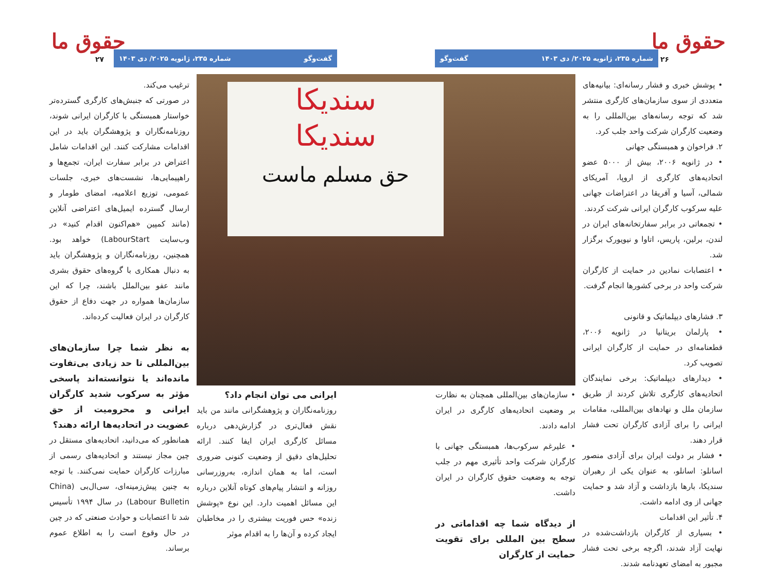حقوق ما ۲۶ شماره ۲۳۵، ژانویه ۲۰۲۵/ دی ۱۴۰۳ گفت‌وگو
حقوق ما ۲۷ گفت‌وگو شماره ۲۳۵، ژانویه ۲۰۲۵/ دی ۱۴۰۳
• پوشش خبری و فشار رسانه‌ای: بیانیه‌های متعددی از سوی سازمان‌های کارگری منتشر شد که توجه رسانه‌های بین‌المللی را به وضعیت کارگران شرکت واحد جلب کرد.
۲. فراخوان و همبستگی جهانی
• در ژانویه ۲۰۰۶، بیش از ۵۰۰۰ عضو اتحادیه‌های کارگری از اروپا، آمریکای شمالی، آسیا و آفریقا در اعتراضات جهانی علیه سرکوب کارگران ایرانی شرکت کردند.
• تجمعاتی در برابر سفارتخانه‌های ایران در لندن، برلین، پاریس، اتاوا و نیویورک برگزار شد.
• اعتصابات نمادین در حمایت از کارگران شرکت واحد در برخی کشورها انجام گرفت.
۳. فشارهای دیپلماتیک و قانونی
• پارلمان بریتانیا در ژانویه ۲۰۰۶، قطعنامه‌ای در حمایت از کارگران ایرانی تصویب کرد.
• دیدارهای دیپلماتیک: برخی نمایندگان اتحادیه‌های کارگری تلاش کردند از طریق سازمان ملل و نهادهای بین‌المللی، مقامات ایرانی را برای آزادی کارگران تحت فشار قرار دهند.
• فشار بر دولت ایران برای آزادی منصور اسانلو: اسانلو، به عنوان یکی از رهبران سندیکا، بارها بازداشت و آزاد شد و حمایت جهانی از وی ادامه داشت.
۴. تأثیر این اقدامات
• بسیاری از کارگران بازداشت‌شده در نهایت آزاد شدند، اگرچه برخی تحت فشار مجبور به امضای تعهدنامه شدند.
سندیکا
سندیکا
حق مسلم ماست
• سازمان‌های بین‌المللی همچنان به نظارت بر وضعیت اتحادیه‌های کارگری در ایران ادامه دادند.
• علیرغم سرکوب‌ها، همبستگی جهانی با کارگران شرکت واحد تأثیری مهم در جلب توجه به وضعیت حقوق کارگران در ایران داشت.
از دیدگاه شما چه اقداماتی در سطح بین المللی برای تقویت حمایت از کارگران
ایرانی می توان انجام داد؟
روزنامه‌نگاران و پژوهشگرانی مانند من باید نقش فعال‌تری در گزارش‌دهی درباره مسائل کارگری ایران ایفا کنند. ارائه تحلیل‌های دقیق از وضعیت کنونی ضروری است، اما به همان اندازه، به‌روزرسانی روزانه و انتشار پیام‌های کوتاه آنلاین درباره این مسائل اهمیت دارد. این نوع «پوشش زنده» حس فوریت بیشتری را در مخاطبان ایجاد کرده و آن‌ها را به اقدام موثر
ترغیب می‌کند.
در صورتی که جنبش‌های کارگری گسترده‌تر خواستار همبستگی با کارگران ایرانی شوند، روزنامه‌نگاران و پژوهشگران باید در این اقدامات مشارکت کنند. این اقدامات شامل اعتراض در برابر سفارت ایران، تجمع‌ها و راهپیمایی‌ها، نشست‌های خبری، جلسات عمومی، توزیع اعلامیه، امضای طومار و ارسال گسترده ایمیل‌های اعتراضی آنلاین (مانند کمپین «هم‌اکنون اقدام کنید» در وب‌سایت LabourStart) خواهد بود. همچنین، روزنامه‌نگاران و پژوهشگران باید به دنبال همکاری با گروه‌های حقوق بشری مانند عفو بین‌الملل باشند، چرا که این سازمان‌ها همواره در جهت دفاع از حقوق کارگران در ایران فعالیت کرده‌اند.
به نظر شما چرا سازمان‌های بین‌المللی تا حد زیادی بی‌تفاوت مانده‌اند یا نتوانسته‌اند پاسخی مؤثر به سرکوب شدید کارگران ایرانی و محرومیت از حق عضویت در اتحادیه‌ها ارائه دهند؟
همانطور که می‌دانید، اتحادیه‌های مستقل در چین مجاز نیستند و اتحادیه‌های رسمی از مبارزات کارگران حمایت نمی‌کنند. با توجه به چنین پیش‌زمینه‌ای، سی‌ال‌بی (China Labour Bulletin) در سال ۱۹۹۴ تأسیس شد تا اعتصابات و حوادث صنعتی که در چین در حال وقوع است را به اطلاع عموم برساند.